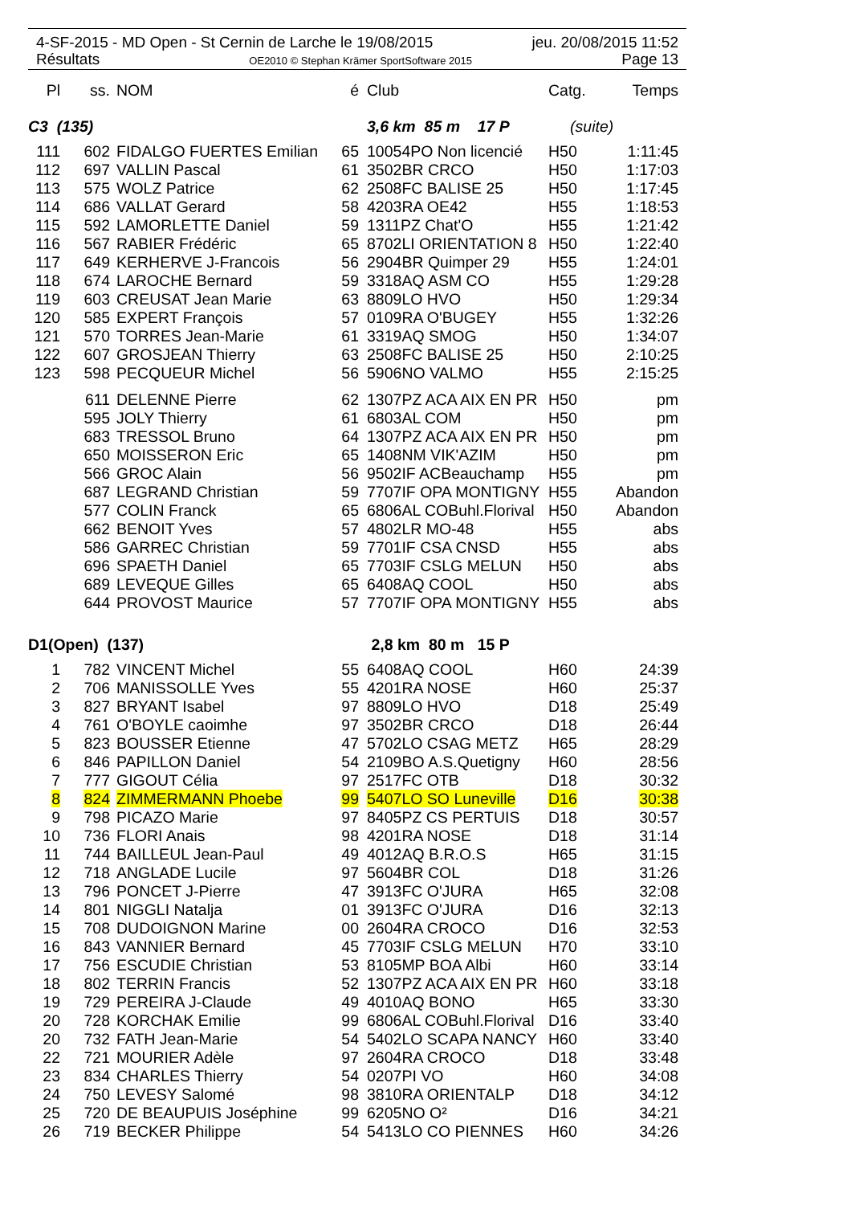4-SF-2015 - MD Open - St Cernin de Larche le 19/08/2015 jeu. 20/08/2015 11:52
Résultats OE2010 © Stephan Krämer SportSoftware 2015 Page 13
| Pl | ss. | NOM | é | Club | Catg. | Temps |
| --- | --- | --- | --- | --- | --- | --- |
| C3 (135) | | | | 3,6 km 85 m 17 P | (suite) | |
| 111 | 602 | FIDALGO FUERTES Emilian | 65 | 10054PO Non licencié | H50 | 1:11:45 |
| 112 | 697 | VALLIN Pascal | 61 | 3502BR CRCO | H50 | 1:17:03 |
| 113 | 575 | WOLZ Patrice | 62 | 2508FC BALISE 25 | H50 | 1:17:45 |
| 114 | 686 | VALLAT Gerard | 58 | 4203RA OE42 | H55 | 1:18:53 |
| 115 | 592 | LAMORLETTE Daniel | 59 | 1311PZ Chat'O | H55 | 1:21:42 |
| 116 | 567 | RABIER Frédéric | 65 | 8702LI ORIENTATION 8 | H50 | 1:22:40 |
| 117 | 649 | KERHERVE J-Francois | 56 | 2904BR Quimper 29 | H55 | 1:24:01 |
| 118 | 674 | LAROCHE Bernard | 59 | 3318AQ ASM CO | H55 | 1:29:28 |
| 119 | 603 | CREUSAT Jean Marie | 63 | 8809LO HVO | H50 | 1:29:34 |
| 120 | 585 | EXPERT François | 57 | 0109RA O'BUGEY | H55 | 1:32:26 |
| 121 | 570 | TORRES Jean-Marie | 61 | 3319AQ SMOG | H50 | 1:34:07 |
| 122 | 607 | GROSJEAN Thierry | 63 | 2508FC BALISE 25 | H50 | 2:10:25 |
| 123 | 598 | PECQUEUR Michel | 56 | 5906NO VALMO | H55 | 2:15:25 |
| | 611 | DELENNE Pierre | 62 | 1307PZ ACA AIX EN PR | H50 | pm |
| | 595 | JOLY Thierry | 61 | 6803AL COM | H50 | pm |
| | 683 | TRESSOL Bruno | 64 | 1307PZ ACA AIX EN PR | H50 | pm |
| | 650 | MOISSERON Eric | 65 | 1408NM VIK'AZIM | H50 | pm |
| | 566 | GROC Alain | 56 | 9502IF ACBeauchamp | H55 | pm |
| | 687 | LEGRAND Christian | 59 | 7707IF OPA MONTIGNY | H55 | Abandon |
| | 577 | COLIN Franck | 65 | 6806AL COBuhl.Florival | H50 | Abandon |
| | 662 | BENOIT Yves | 57 | 4802LR MO-48 | H55 | abs |
| | 586 | GARREC Christian | 59 | 7701IF CSA CNSD | H55 | abs |
| | 696 | SPAETH Daniel | 65 | 7703IF CSLG MELUN | H50 | abs |
| | 689 | LEVEQUE Gilles | 65 | 6408AQ COOL | H50 | abs |
| | 644 | PROVOST Maurice | 57 | 7707IF OPA MONTIGNY | H55 | abs |
| D1(Open) (137) | | | | 2,8 km 80 m 15 P | | |
| 1 | 782 | VINCENT Michel | 55 | 6408AQ COOL | H60 | 24:39 |
| 2 | 706 | MANISSOLLE Yves | 55 | 4201RA NOSE | H60 | 25:37 |
| 3 | 827 | BRYANT Isabel | 97 | 8809LO HVO | D18 | 25:49 |
| 4 | 761 | O'BOYLE caoimhe | 97 | 3502BR CRCO | D18 | 26:44 |
| 5 | 823 | BOUSSER Etienne | 47 | 5702LO CSAG METZ | H65 | 28:29 |
| 6 | 846 | PAPILLON Daniel | 54 | 2109BO A.S.Quetigny | H60 | 28:56 |
| 7 | 777 | GIGOUT Célia | 97 | 2517FC OTB | D18 | 30:32 |
| 8 | 824 | ZIMMERMANN Phoebe | 99 | 5407LO SO Luneville | D16 | 30:38 |
| 9 | 798 | PICAZO Marie | 97 | 8405PZ CS PERTUIS | D18 | 30:57 |
| 10 | 736 | FLORI Anais | 98 | 4201RA NOSE | D18 | 31:14 |
| 11 | 744 | BAILLEUL Jean-Paul | 49 | 4012AQ B.R.O.S | H65 | 31:15 |
| 12 | 718 | ANGLADE Lucile | 97 | 5604BR COL | D18 | 31:26 |
| 13 | 796 | PONCET J-Pierre | 47 | 3913FC O'JURA | H65 | 32:08 |
| 14 | 801 | NIGGLI Natalja | 01 | 3913FC O'JURA | D16 | 32:13 |
| 15 | 708 | DUDOIGNON Marine | 00 | 2604RA CROCO | D16 | 32:53 |
| 16 | 843 | VANNIER Bernard | 45 | 7703IF CSLG MELUN | H70 | 33:10 |
| 17 | 756 | ESCUDIE Christian | 53 | 8105MP BOA Albi | H60 | 33:14 |
| 18 | 802 | TERRIN Francis | 52 | 1307PZ ACA AIX EN PR | H60 | 33:18 |
| 19 | 729 | PEREIRA J-Claude | 49 | 4010AQ BONO | H65 | 33:30 |
| 20 | 728 | KORCHAK Emilie | 99 | 6806AL COBuhl.Florival | D16 | 33:40 |
| 20 | 732 | FATH Jean-Marie | 54 | 5402LO SCAPA NANCY | H60 | 33:40 |
| 22 | 721 | MOURIER Adèle | 97 | 2604RA CROCO | D18 | 33:48 |
| 23 | 834 | CHARLES Thierry | 54 | 0207PI VO | H60 | 34:08 |
| 24 | 750 | LEVESY Salomé | 98 | 3810RA ORIENTALP | D18 | 34:12 |
| 25 | 720 | DE BEAUPUIS Joséphine | 99 | 6205NO O² | D16 | 34:21 |
| 26 | 719 | BECKER Philippe | 54 | 5413LO CO PIENNES | H60 | 34:26 |